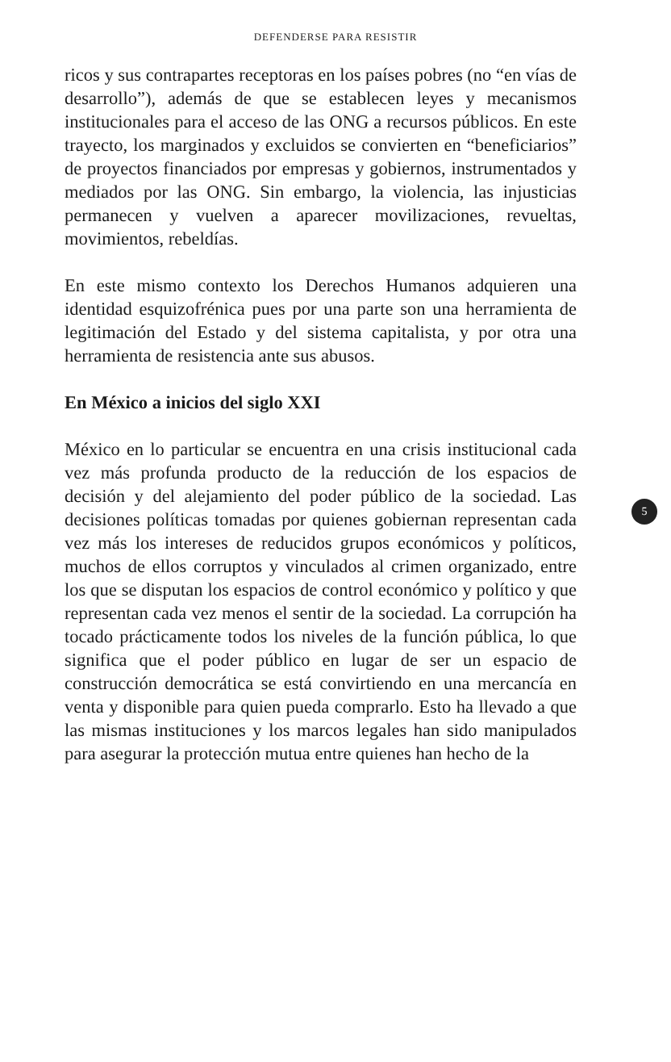DEFENDERSE PARA RESISTIR
ricos y sus contrapartes receptoras en los países pobres (no “en vías de desarrollo”), además de que se establecen leyes y mecanismos institucionales para el acceso de las ONG a recursos públicos. En este trayecto, los marginados y excluidos se convierten en “beneficiarios” de proyectos financiados por empresas y gobiernos, instrumentados y mediados por las ONG. Sin embargo, la violencia, las injusticias permanecen y vuelven a aparecer movilizaciones, revueltas, movimientos, rebeldías.
En este mismo contexto los Derechos Humanos adquieren una identidad esquizofrénica pues por una parte son una herramienta de legitimación del Estado y del sistema capitalista, y por otra una herramienta de resistencia ante sus abusos.
En México a inicios del siglo XXI
5
México en lo particular se encuentra en una crisis institucional cada vez más profunda producto de la reducción de los espacios de decisión y del alejamiento del poder público de la sociedad. Las decisiones políticas tomadas por quienes gobiernan representan cada vez más los intereses de reducidos grupos económicos y políticos, muchos de ellos corruptos y vinculados al crimen organizado, entre los que se disputan los espacios de control económico y político y que representan cada vez menos el sentir de la sociedad. La corrupción ha tocado prácticamente todos los niveles de la función pública, lo que significa que el poder público en lugar de ser un espacio de construcción democrática se está convirtiendo en una mercancía en venta y disponible para quien pueda comprarlo. Esto ha llevado a que las mismas instituciones y los marcos legales han sido manipulados para asegurar la protección mutua entre quienes han hecho de la